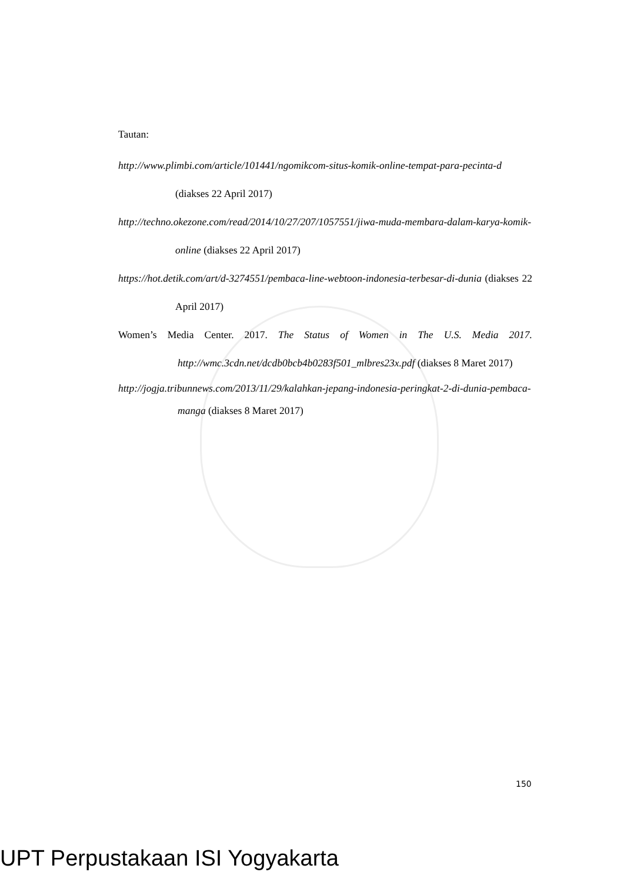Tautan:
http://www.plimbi.com/article/101441/ngomikcom-situs-komik-online-tempat-para-pecinta-d (diakses 22 April 2017)
http://techno.okezone.com/read/2014/10/27/207/1057551/jiwa-muda-membara-dalam-karya-komik-online (diakses 22 April 2017)
https://hot.detik.com/art/d-3274551/pembaca-line-webtoon-indonesia-terbesar-di-dunia (diakses 22 April 2017)
Women’s Media Center. 2017. The Status of Women in The U.S. Media 2017. http://wmc.3cdn.net/dcdb0bcb4b0283f501_mlbres23x.pdf (diakses 8 Maret 2017)
http://jogja.tribunnews.com/2013/11/29/kalahkan-jepang-indonesia-peringkat-2-di-dunia-pembaca-manga (diakses 8 Maret 2017)
150
UPT Perpustakaan ISI Yogyakarta